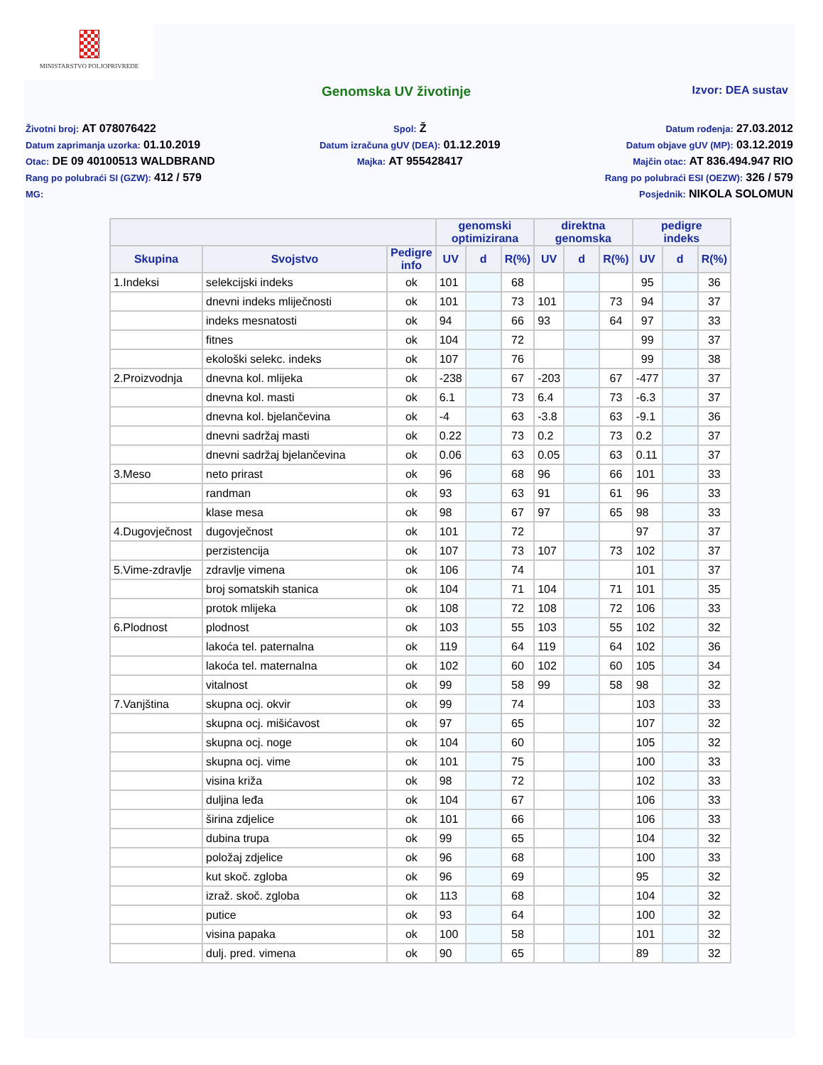MINISTARSTVO POLJOPRIVREDE
Genomska UV životinje Izvor: DEA sustav
Životni broj: AT 078076422
Datum zaprimanja uzorka: 01.10.2019
Otac: DE 09 40100513 WALDBRAND
Rang po polubraći SI (GZW): 412 / 579
MG:
Spol: Ž
Datum izračuna gUV (DEA): 01.12.2019
Majka: AT 955428417
Datum rođenja: 27.03.2012
Datum objave gUV (MP): 03.12.2019
Majčin otac: AT 836.494.947 RIO
Rang po polubraći ESI (OEZW): 326 / 579
Posjednik: NIKOLA SOLOMUN
| | | | genomski optimizirana | | | direktna genomska | | | pedigre indeks | | |
| --- | --- | --- | --- | --- | --- | --- | --- | --- | --- | --- | --- |
| Skupina | Svojstvo | Pedigre info | UV | d | R(%) | UV | d | R(%) | UV | d | R(%) |
| 1.Indeksi | selekcijski indeks | ok | 101 | | 68 | | | | 95 | | 36 |
| | dnevni indeks mliječnosti | ok | 101 | | 73 | 101 | | 73 | 94 | | 37 |
| | indeks mesnatosti | ok | 94 | | 66 | 93 | | 64 | 97 | | 33 |
| | fitnes | ok | 104 | | 72 | | | | 99 | | 37 |
| | ekološki selekc. indeks | ok | 107 | | 76 | | | | 99 | | 38 |
| 2.Proizvodnja | dnevna kol. mlijeka | ok | -238 | | 67 | -203 | | 67 | -477 | | 37 |
| | dnevna kol. masti | ok | 6.1 | | 73 | 6.4 | | 73 | -6.3 | | 37 |
| | dnevna kol. bjelančevina | ok | -4 | | 63 | -3.8 | | 63 | -9.1 | | 36 |
| | dnevni sadržaj masti | ok | 0.22 | | 73 | 0.2 | | 73 | 0.2 | | 37 |
| | dnevni sadržaj bjelančevina | ok | 0.06 | | 63 | 0.05 | | 63 | 0.11 | | 37 |
| 3.Meso | neto prirast | ok | 96 | | 68 | 96 | | 66 | 101 | | 33 |
| | randman | ok | 93 | | 63 | 91 | | 61 | 96 | | 33 |
| | klase mesa | ok | 98 | | 67 | 97 | | 65 | 98 | | 33 |
| 4.Dugovječnost | dugovječnost | ok | 101 | | 72 | | | | 97 | | 37 |
| | perzistencija | ok | 107 | | 73 | 107 | | 73 | 102 | | 37 |
| 5.Vime-zdravlje | zdravlje vimena | ok | 106 | | 74 | | | | 101 | | 37 |
| | broj somatskih stanica | ok | 104 | | 71 | 104 | | 71 | 101 | | 35 |
| | protok mlijeka | ok | 108 | | 72 | 108 | | 72 | 106 | | 33 |
| 6.Plodnost | plodnost | ok | 103 | | 55 | 103 | | 55 | 102 | | 32 |
| | lakoća tel. paternalna | ok | 119 | | 64 | 119 | | 64 | 102 | | 36 |
| | lakoća tel. maternalna | ok | 102 | | 60 | 102 | | 60 | 105 | | 34 |
| | vitalnost | ok | 99 | | 58 | 99 | | 58 | 98 | | 32 |
| 7.Vanjština | skupna ocj. okvir | ok | 99 | | 74 | | | | 103 | | 33 |
| | skupna ocj. mišićavost | ok | 97 | | 65 | | | | 107 | | 32 |
| | skupna ocj. noge | ok | 104 | | 60 | | | | 105 | | 32 |
| | skupna ocj. vime | ok | 101 | | 75 | | | | 100 | | 33 |
| | visina križa | ok | 98 | | 72 | | | | 102 | | 33 |
| | duljina leđa | ok | 104 | | 67 | | | | 106 | | 33 |
| | širina zdjelice | ok | 101 | | 66 | | | | 106 | | 33 |
| | dubina trupa | ok | 99 | | 65 | | | | 104 | | 32 |
| | položaj zdjelice | ok | 96 | | 68 | | | | 100 | | 33 |
| | kut skoč. zgloba | ok | 96 | | 69 | | | | 95 | | 32 |
| | izraž. skoč. zgloba | ok | 113 | | 68 | | | | 104 | | 32 |
| | putice | ok | 93 | | 64 | | | | 100 | | 32 |
| | visina papaka | ok | 100 | | 58 | | | | 101 | | 32 |
| | dulj. pred. vimena | ok | 90 | | 65 | | | | 89 | | 32 |